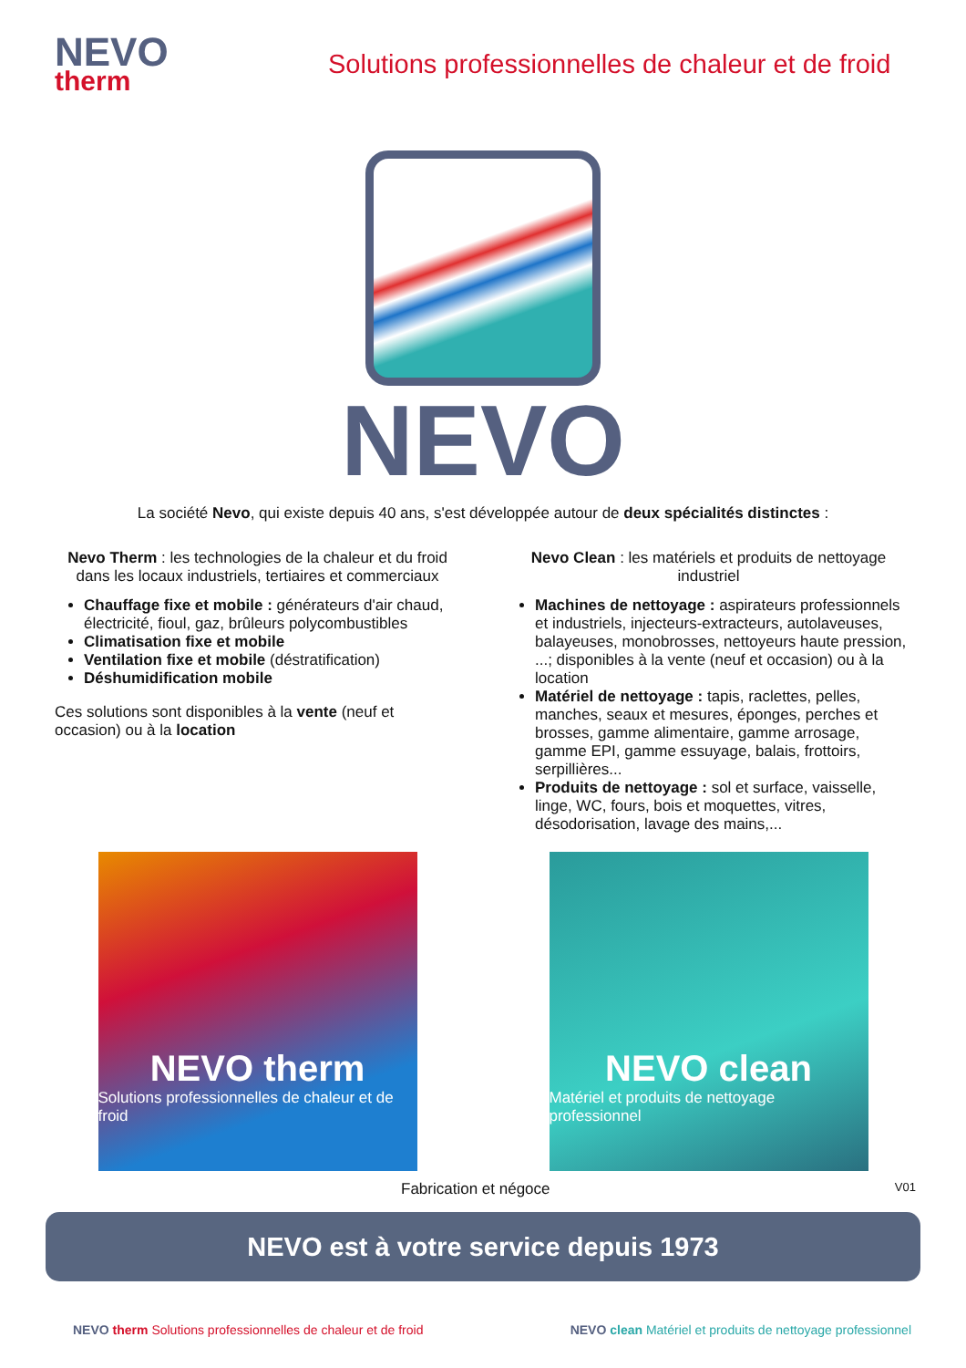NEVO
therm
Solutions professionnelles de chaleur et de froid
NEVO
La société Nevo, qui existe depuis 40 ans, s'est développée autour de deux spécialités distinctes :
Nevo Therm : les technologies de la chaleur et du froid dans les locaux industriels, tertiaires et commerciaux
Chauffage fixe et mobile : générateurs d'air chaud, électricité, fioul, gaz, brûleurs polycombustibles
Climatisation fixe et mobile
Ventilation fixe et mobile (déstratification)
Déshumidification mobile
Ces solutions sont disponibles à la vente (neuf et occasion) ou à la location
Nevo Clean : les matériels et produits de nettoyage industriel
Machines de nettoyage : aspirateurs professionnels et industriels, injecteurs-extracteurs, autolaveuses, balayeuses, monobrosses, nettoyeurs haute pression, ...; disponibles à la vente (neuf et occasion) ou à la location
Matériel de nettoyage : tapis, raclettes, pelles, manches, seaux et mesures, éponges, perches et brosses, gamme alimentaire, gamme arrosage, gamme EPI, gamme essuyage, balais, frottoirs, serpillières...
Produits de nettoyage : sol et surface, vaisselle, linge, WC, fours, bois et moquettes, vitres, désodorisation, lavage des mains,...
NEVO therm
Solutions professionnelles de chaleur et de froid
NEVO clean
Matériel et produits de nettoyage professionnel
Fabrication et négoce V01
NEVO est à votre service depuis 1973
NEVO therm Solutions professionnelles de chaleur et de froid NEVO clean Matériel et produits de nettoyage professionnel